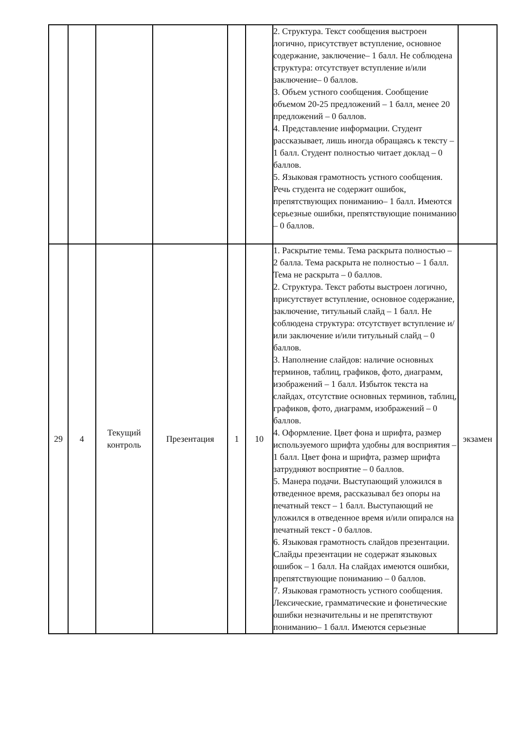| | | | | | | 2. Структура. Текст сообщения выстроен логично, присутствует вступление, основное содержание, заключение– 1 балл. Не соблюдена структура: отсутствует вступление и/или заключение– 0 баллов. 3. Объем устного сообщения. Сообщение объемом 20-25 предложений – 1 балл, менее 20 предложений – 0 баллов. 4. Представление информации. Студент рассказывает, лишь иногда обращаясь к тексту – 1 балл. Студент полностью читает доклад – 0 баллов. 5. Языковая грамотность устного сообщения. Речь студента не содержит ошибок, препятствующих пониманию– 1 балл. Имеются серьезные ошибки, препятствующие пониманию – 0 баллов. | |
| 29 | 4 | Текущий контроль | Презентация | 1 | 10 | 1. Раскрытие темы. Тема раскрыта полностью – 2 балла. Тема раскрыта не полностью – 1 балл. Тема не раскрыта – 0 баллов. 2. Структура. Текст работы выстроен логично, присутствует вступление, основное содержание, заключение, титульный слайд – 1 балл. Не соблюдена структура: отсутствует вступление и/или заключение и/или титульный слайд – 0 баллов. 3. Наполнение слайдов: наличие основных терминов, таблиц, графиков, фото, диаграмм, изображений – 1 балл. Избыток текста на слайдах, отсутствие основных терминов, таблиц, графиков, фото, диаграмм, изображений – 0 баллов. 4. Оформление. Цвет фона и шрифта, размер используемого шрифта удобны для восприятия – 1 балл. Цвет фона и шрифта, размер шрифта затрудняют восприятие – 0 баллов. 5. Манера подачи. Выступающий уложился в отведенное время, рассказывал без опоры на печатный текст – 1 балл. Выступающий не уложился в отведенное время и/или опирался на печатный текст - 0 баллов. 6. Языковая грамотность слайдов презентации. Слайды презентации не содержат языковых ошибок – 1 балл. На слайдах имеются ошибки, препятствующие пониманию – 0 баллов. 7. Языковая грамотность устного сообщения. Лексические, грамматические и фонетические ошибки незначительны и не препятствуют пониманию– 1 балл. Имеются серьезные | экзамен |